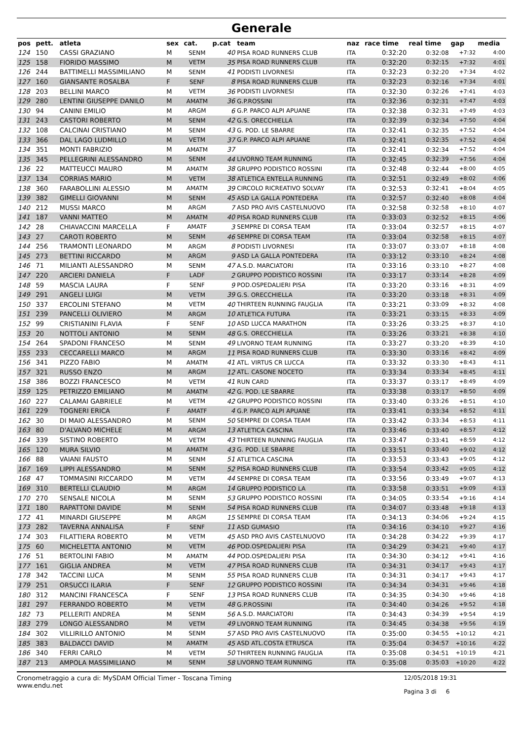Generale
| pos | pett. | atleta | sex | cat. | p.cat | team | naz | race time | real time | gap | media |
| --- | --- | --- | --- | --- | --- | --- | --- | --- | --- | --- | --- |
| 124 | 150 | CASSI GRAZIANO | M | SENM | 40 | PISA ROAD RUNNERS CLUB | ITA | 0:32:20 | 0:32:08 | +7:32 | 4:00 |
| 125 | 158 | FIORIDO MASSIMO | M | VETM | 35 | PISA ROAD RUNNERS CLUB | ITA | 0:32:20 | 0:32:15 | +7:32 | 4:01 |
| 126 | 244 | BATTIMELLI MASSIMILIANO | M | SENM | 41 | PODISTI LIVORNESI | ITA | 0:32:23 | 0:32:20 | +7:34 | 4:02 |
| 127 | 160 | GIANSANTE ROSALBA | F | SENF | 8 | PISA ROAD RUNNERS CLUB | ITA | 0:32:23 | 0:32:16 | +7:34 | 4:01 |
| 128 | 203 | BELLINI MARCO | M | VETM | 36 | PODISTI LIVORNESI | ITA | 0:32:30 | 0:32:26 | +7:41 | 4:03 |
| 129 | 280 | LENTINI GIUSEPPE DANILO | M | AMATM | 36 | G.P.ROSSINI | ITA | 0:32:36 | 0:32:31 | +7:47 | 4:03 |
| 130 | 94 | CANINI EMILIO | M | ARGM | 6 | G.P. PARCO ALPI APUANE | ITA | 0:32:38 | 0:32:31 | +7:49 | 4:03 |
| 131 | 243 | CASTORI ROBERTO | M | SENM | 42 | G.S. ORECCHIELLA | ITA | 0:32:39 | 0:32:34 | +7:50 | 4:04 |
| 132 | 108 | CALCINAI CRISTIANO | M | SENM | 43 | G. POD. LE SBARRE | ITA | 0:32:41 | 0:32:35 | +7:52 | 4:04 |
| 133 | 366 | DAL LAGO LUDMILLO | M | VETM | 37 | G.P. PARCO ALPI APUANE | ITA | 0:32:41 | 0:32:35 | +7:52 | 4:04 |
| 134 | 351 | MONTI FABRIZIO | M | AMATM | 37 | | ITA | 0:32:41 | 0:32:34 | +7:52 | 4:04 |
| 135 | 345 | PELLEGRINI ALESSANDRO | M | SENM | 44 | LIVORNO TEAM RUNNING | ITA | 0:32:45 | 0:32:39 | +7:56 | 4:04 |
| 136 | 22 | MATTEUCCI MAURO | M | AMATM | 38 | GRUPPO PODISTICO ROSSINI | ITA | 0:32:48 | 0:32:44 | +8:00 | 4:05 |
| 137 | 134 | CORRIAS MARIO | M | VETM | 38 | ATLETICA ENTELLA RUNNING | ITA | 0:32:51 | 0:32:49 | +8:02 | 4:06 |
| 138 | 360 | FARABOLLINI ALESSIO | M | AMATM | 39 | CIRCOLO RICREATIVO SOLVAY | ITA | 0:32:53 | 0:32:41 | +8:04 | 4:05 |
| 139 | 382 | GIMELLI GIOVANNI | M | SENM | 45 | ASD LA GALLA PONTEDERA | ITA | 0:32:57 | 0:32:40 | +8:08 | 4:04 |
| 140 | 212 | MUSSI MARCO | M | ARGM | 7 | ASD PRO AVIS CASTELNUOVO | ITA | 0:32:58 | 0:32:58 | +8:10 | 4:07 |
| 141 | 187 | VANNI MATTEO | M | AMATM | 40 | PISA ROAD RUNNERS CLUB | ITA | 0:33:03 | 0:32:52 | +8:15 | 4:06 |
| 142 | 28 | CHIAVACCINI MARCELLA | F | AMATF | 3 | SEMPRE DI CORSA TEAM | ITA | 0:33:04 | 0:32:57 | +8:15 | 4:07 |
| 143 | 27 | CAROTI ROBERTO | M | SENM | 46 | SEMPRE DI CORSA TEAM | ITA | 0:33:04 | 0:32:58 | +8:15 | 4:07 |
| 144 | 256 | TRAMONTI LEONARDO | M | ARGM | 8 | PODISTI LIVORNESI | ITA | 0:33:07 | 0:33:07 | +8:18 | 4:08 |
| 145 | 273 | BETTINI RICCARDO | M | ARGM | 9 | ASD LA GALLA PONTEDERA | ITA | 0:33:12 | 0:33:10 | +8:24 | 4:08 |
| 146 | 71 | MILIANTI ALESSANDRO | M | SENM | 47 | A.S.D. MARCIATORI | ITA | 0:33:16 | 0:33:10 | +8:27 | 4:08 |
| 147 | 220 | ARCIERI DANIELA | F | LADF | 2 | GRUPPO PODISTICO ROSSINI | ITA | 0:33:17 | 0:33:14 | +8:28 | 4:09 |
| 148 | 59 | MASCIA LAURA | F | SENF | 9 | POD.OSPEDALIERI PISA | ITA | 0:33:20 | 0:33:16 | +8:31 | 4:09 |
| 149 | 291 | ANGELI LUIGI | M | VETM | 39 | G.S. ORECCHIELLA | ITA | 0:33:20 | 0:33:18 | +8:31 | 4:09 |
| 150 | 337 | ERCOLINI STEFANO | M | VETM | 40 | THIRTEEN RUNNING FAUGLIA | ITA | 0:33:21 | 0:33:09 | +8:32 | 4:08 |
| 151 | 239 | PANCELLI OLIVIERO | M | ARGM | 10 | ATLETICA FUTURA | ITA | 0:33:21 | 0:33:15 | +8:33 | 4:09 |
| 152 | 99 | CRISTIANINI FLAVIA | F | SENF | 10 | ASD LUCCA MARATHON | ITA | 0:33:26 | 0:33:25 | +8:37 | 4:10 |
| 153 | 20 | NOTTOLI ANTONIO | M | SENM | 48 | G.S. ORECCHIELLA | ITA | 0:33:26 | 0:33:21 | +8:38 | 4:10 |
| 154 | 264 | SPADONI FRANCESO | M | SENM | 49 | LIVORNO TEAM RUNNING | ITA | 0:33:27 | 0:33:20 | +8:39 | 4:10 |
| 155 | 233 | CECCARELLI MARCO | M | ARGM | 11 | PISA ROAD RUNNERS CLUB | ITA | 0:33:30 | 0:33:16 | +8:42 | 4:09 |
| 156 | 341 | PIZZO FABIO | M | AMATM | 41 | ATL. VIRTUS CR LUCCA | ITA | 0:33:32 | 0:33:30 | +8:43 | 4:11 |
| 157 | 321 | RUSSO ENZO | M | ARGM | 12 | ATL. CASONE NOCETO | ITA | 0:33:34 | 0:33:34 | +8:45 | 4:11 |
| 158 | 386 | BOZZI FRANCESCO | M | VETM | 41 | RUN CARD | ITA | 0:33:37 | 0:33:17 | +8:49 | 4:09 |
| 159 | 125 | PETRIZZO EMILIANO | M | AMATM | 42 | G. POD. LE SBARRE | ITA | 0:33:38 | 0:33:17 | +8:50 | 4:09 |
| 160 | 227 | CALAMAI GABRIELE | M | VETM | 42 | GRUPPO PODISTICO ROSSINI | ITA | 0:33:40 | 0:33:26 | +8:51 | 4:10 |
| 161 | 229 | TOGNERI ERICA | F | AMATF | 4 | G.P. PARCO ALPI APUANE | ITA | 0:33:41 | 0:33:34 | +8:52 | 4:11 |
| 162 | 30 | DI MAIO ALESSANDRO | M | SENM | 50 | SEMPRE DI CORSA TEAM | ITA | 0:33:42 | 0:33:34 | +8:53 | 4:11 |
| 163 | 80 | D'ALVANO MICHELE | M | ARGM | 13 | ATLETICA CASCINA | ITA | 0:33:46 | 0:33:40 | +8:57 | 4:12 |
| 164 | 339 | SISTINO ROBERTO | M | VETM | 43 | THIRTEEN RUNNING FAUGLIA | ITA | 0:33:47 | 0:33:41 | +8:59 | 4:12 |
| 165 | 120 | MURA SILVIO | M | AMATM | 43 | G. POD. LE SBARRE | ITA | 0:33:51 | 0:33:40 | +9:02 | 4:12 |
| 166 | 88 | VAIANI FAUSTO | M | SENM | 51 | ATLETICA CASCINA | ITA | 0:33:53 | 0:33:43 | +9:05 | 4:12 |
| 167 | 169 | LIPPI ALESSANDRO | M | SENM | 52 | PISA ROAD RUNNERS CLUB | ITA | 0:33:54 | 0:33:42 | +9:05 | 4:12 |
| 168 | 47 | TOMMASINI RICCARDO | M | VETM | 44 | SEMPRE DI CORSA TEAM | ITA | 0:33:56 | 0:33:49 | +9:07 | 4:13 |
| 169 | 310 | BERTELLI CLAUDIO | M | ARGM | 14 | GRUPPO PODISTICO LA | ITA | 0:33:58 | 0:33:51 | +9:09 | 4:13 |
| 170 | 270 | SENSALE NICOLA | M | SENM | 53 | GRUPPO PODISTICO ROSSINI | ITA | 0:34:05 | 0:33:54 | +9:16 | 4:14 |
| 171 | 180 | RAPATTONI DAVIDE | M | SENM | 54 | PISA ROAD RUNNERS CLUB | ITA | 0:34:07 | 0:33:48 | +9:18 | 4:13 |
| 172 | 41 | MINARDI GIUSEPPE | M | ARGM | 15 | SEMPRE DI CORSA TEAM | ITA | 0:34:13 | 0:34:06 | +9:24 | 4:15 |
| 173 | 282 | TAVERNA ANNALISA | F | SENF | 11 | ASD GUMASIO | ITA | 0:34:16 | 0:34:10 | +9:27 | 4:16 |
| 174 | 303 | FILATTIERA ROBERTO | M | VETM | 45 | ASD PRO AVIS CASTELNUOVO | ITA | 0:34:28 | 0:34:22 | +9:39 | 4:17 |
| 175 | 60 | MICHELETTA ANTONIO | M | VETM | 46 | POD.OSPEDALIERI PISA | ITA | 0:34:29 | 0:34:21 | +9:40 | 4:17 |
| 176 | 51 | BERTOLINI FABIO | M | AMATM | 44 | POD.OSPEDALIERI PISA | ITA | 0:34:30 | 0:34:12 | +9:41 | 4:16 |
| 177 | 161 | GIGLIA ANDREA | M | VETM | 47 | PISA ROAD RUNNERS CLUB | ITA | 0:34:31 | 0:34:17 | +9:43 | 4:17 |
| 178 | 342 | TACCINI LUCA | M | SENM | 55 | PISA ROAD RUNNERS CLUB | ITA | 0:34:31 | 0:34:17 | +9:43 | 4:17 |
| 179 | 251 | ORSUCCI ILARIA | F | SENF | 12 | GRUPPO PODISTICO ROSSINI | ITA | 0:34:34 | 0:34:31 | +9:46 | 4:18 |
| 180 | 312 | MANCINI FRANCESCA | F | SENF | 13 | PISA ROAD RUNNERS CLUB | ITA | 0:34:35 | 0:34:30 | +9:46 | 4:18 |
| 181 | 297 | FERRANDO ROBERTO | M | VETM | 48 | G.P.ROSSINI | ITA | 0:34:40 | 0:34:26 | +9:52 | 4:18 |
| 182 | 73 | PELLERITI ANDREA | M | SENM | 56 | A.S.D. MARCIATORI | ITA | 0:34:43 | 0:34:39 | +9:54 | 4:19 |
| 183 | 279 | LONGO ALESSANDRO | M | VETM | 49 | LIVORNO TEAM RUNNING | ITA | 0:34:45 | 0:34:38 | +9:56 | 4:19 |
| 184 | 302 | VILLIRILLO ANTONIO | M | SENM | 57 | ASD PRO AVIS CASTELNUOVO | ITA | 0:35:00 | 0:34:55 | +10:12 | 4:21 |
| 185 | 383 | BALDACCI DAVID | M | AMATM | 45 | ASD ATL.COSTA ETRUSCA | ITA | 0:35:04 | 0:34:57 | +10:16 | 4:22 |
| 186 | 340 | FERRI CARLO | M | VETM | 50 | THIRTEEN RUNNING FAUGLIA | ITA | 0:35:08 | 0:34:51 | +10:19 | 4:21 |
| 187 | 213 | AMPOLA MASSIMILIANO | M | SENM | 58 | LIVORNO TEAM RUNNING | ITA | 0:35:08 | 0:35:03 | +10:20 | 4:22 |
Cronometraggio a cura di: MySDAM Official Timer - Toscana Timing
www.endu.net
12/05/2018 19:31
Pagina 3 di 6